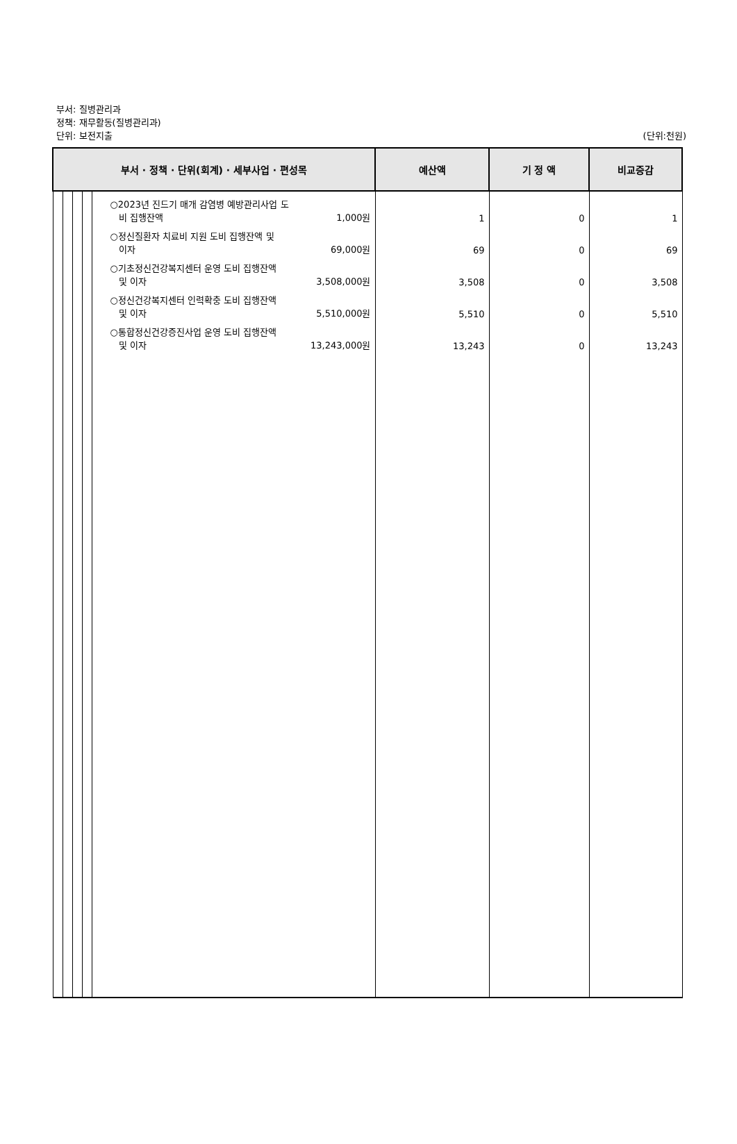부서: 질병관리과
정책: 재무활동(질병관리과)
단위: 보전지출
(단위:천원)
| 부서 · 정책 · 단위(회계) · 세부사업 · 편성목 | | | | | 예산액 | 기 정 액 | 비교증감 |
| --- | --- | --- | --- | --- | --- | --- | --- |
| | | | | ○2023년 진드기 매개 감염병 예방관리사업 도 비 집행잔액 1,000원 | 1 | 0 | 1 |
| | | | | ○정신질환자 치료비 지원 도비 집행잔액 및 이자 69,000원 | 69 | 0 | 69 |
| | | | | ○기초정신건강복지센터 운영 도비 집행잔액 및 이자 3,508,000원 | 3,508 | 0 | 3,508 |
| | | | | ○정신건강복지센터 인력확충 도비 집행잔액 및 이자 5,510,000원 | 5,510 | 0 | 5,510 |
| | | | | ○통합정신건강증진사업 운영 도비 집행잔액 및 이자 13,243,000원 | 13,243 | 0 | 13,243 |